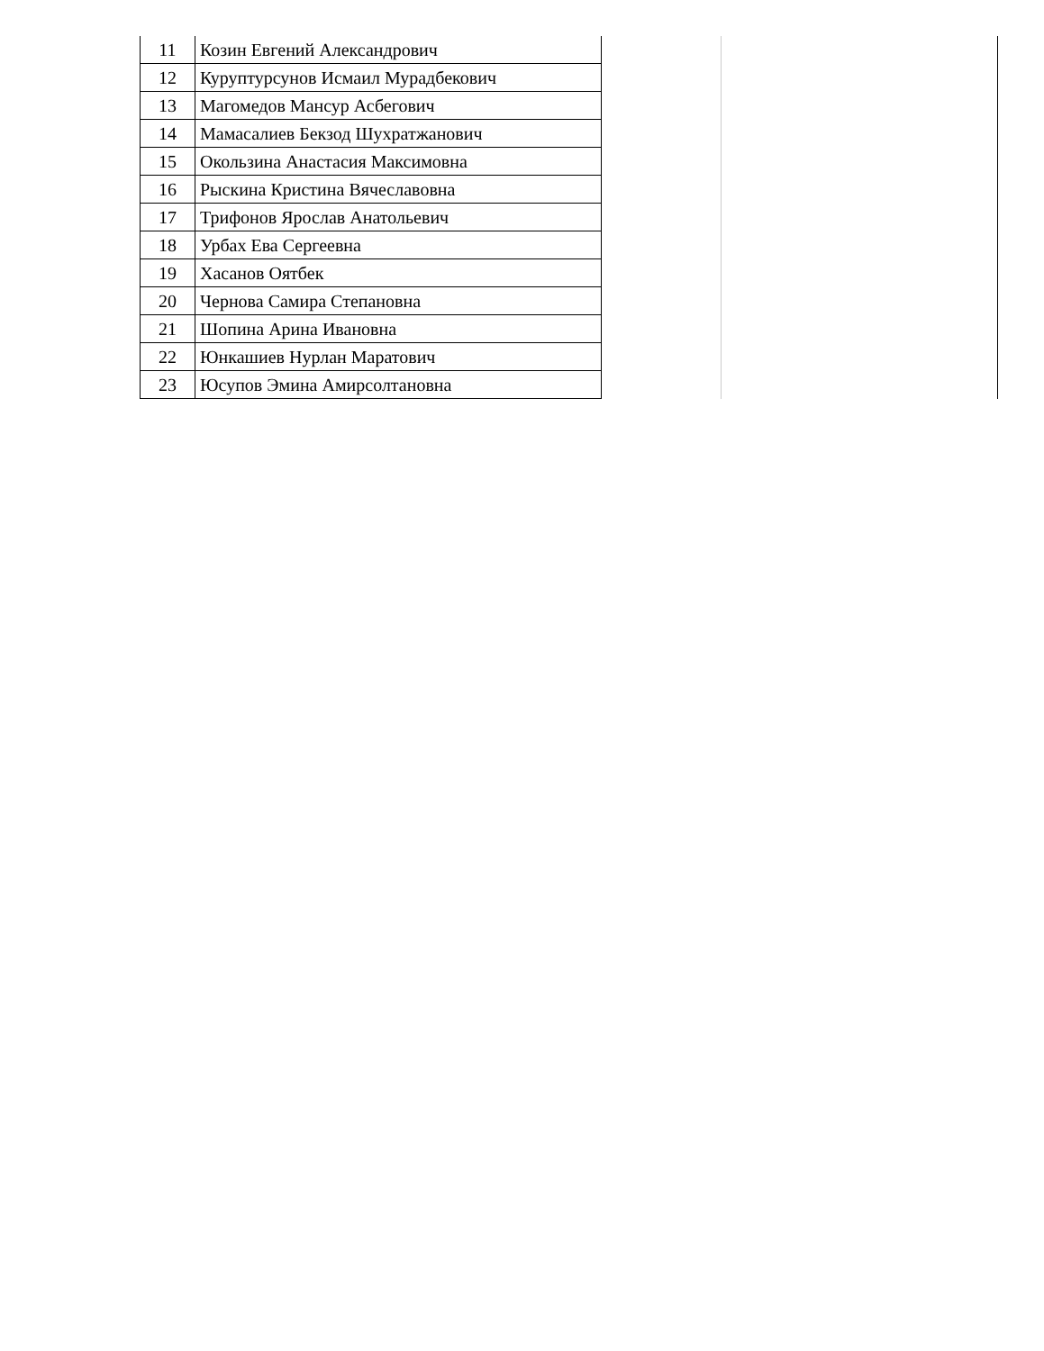| 11 | Козин Евгений Александрович | | |
| 12 | Куруптурсунов Исмаил Мурадбекович | | |
| 13 | Магомедов Мансур Асбегович | | |
| 14 | Мамасалиев Бекзод Шухратжанович | | |
| 15 | Окользина Анастасия Максимовна | | |
| 16 | Рыскина Кристина Вячеславовна | | |
| 17 | Трифонов Ярослав Анатольевич | | |
| 18 | Урбах Ева Сергеевна | | |
| 19 | Хасанов Оятбек | | |
| 20 | Чернова Самира Степановна | | |
| 21 | Шопина Арина Ивановна | | |
| 22 | Юнкашиев Нурлан Маратович | | |
| 23 | Юсупов Эмина Амирсолтановна | | |